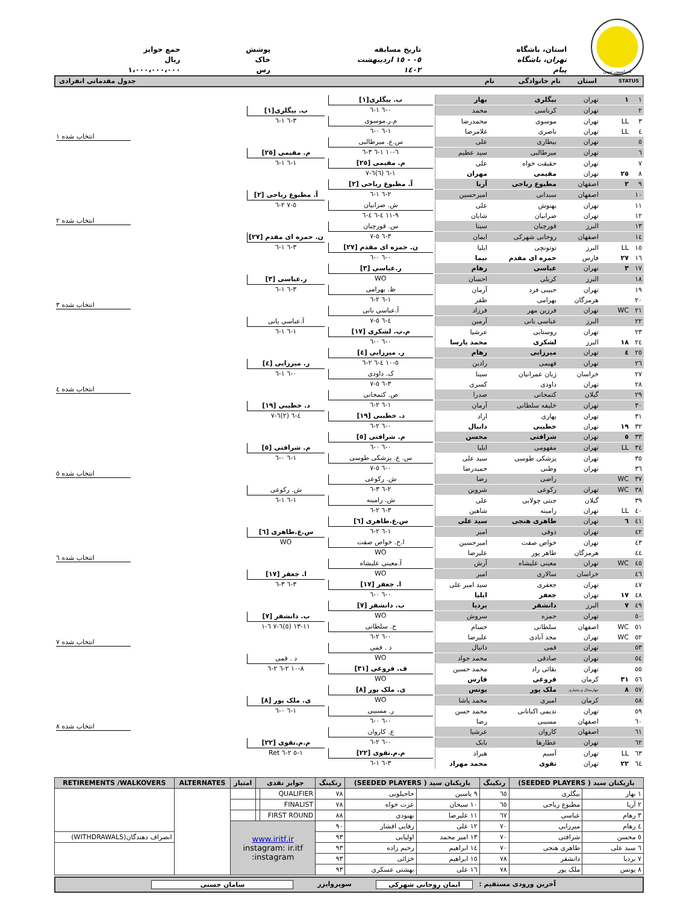فدراسیون تنیس
استان، باشگاه
تهران، باشگاه پیام
تاریخ مسابقه
٠٥ - ١٥ اردیبهشت ١٤٠٢
پوشش
خاک رس
جمع جوایز
ریال ١،٠٠٠،٠٠٠،٠٠٠
STATUS استان نام خانوادگی نام جدول مقدماتی انفرادی
| ١ | ١ | تهران | بیگلری | بهار | ب. بیگلری[١] ٠-٦ ١-٦ | ب. بیگلری[١] ٣-٦ ١-٦ | انتخاب شده ١ |
| ٢ | | تهران | کرباسی | محمد | | | |
| ٣ | LL | تهران | موسوی | محمدرضا | م.ر.موسوی ١-٦ ٠-٦ | | |
| ٤ | LL | تهران | ناصری | غلامرضا | | | |
| ٥ | | تهران | بیطاری | علی | س.ع. میرطالبی ٦-١٠ ١-٦ ٣-٦ | م. مقیمی [٢٥] ١-٦ ١-٦ | |
| ٦ | | تهران | میرطالبی | سید عظیم | | | |
| ٧ | | تهران | حقیقت خواه | علی | م. مقیمی [٢٥] ١-٦ (٦)٦-٧ | | |
| ٨ | ٢٥ | تهران | مقیمی | مهران | | | |
| ٩ | ٢ | اصفهان | مطبوع ریاحی | آریا | آ. مطبوع ریاحی [٢] ٢-٦ ١-٦ | آ. مطبوع ریاحی [٢] ٥-٧ ٢-٦ | انتخاب شده ٢ |
| ١٠ | | اصفهان | سبدانی | امیرحسین | | | |
| ١١ | | تهران | بهنوش | علی | ش. ضرابیان ٩-١١ ٤-٦ ٤-٦ | | |
| ١٢ | | تهران | ضرابیان | شایان | | | |
| ١٣ | | البرز | قورچیان | سینا | س. قورچیان ٣-٦ ٥-٧ | ن. حمزه ای مقدم [٢٧] ٣-٦ ١-٦ | |
| ١٤ | | اصفهان | روحانی شهرکی | ایمان | | | |
| ١٥ | LL | البرز | توتونچی | ایلیا | ن. حمزه ای مقدم [٢٧] ٠-٦ ٠-٦ | | |
| ١٦ | ٢٧ | فارس | حمزه ای مقدم | نیما | | | |
| ١٧ | ٣ | تهران | عباسی | رهام | ر.عباسی [٣] WO | ر.عباسی [٣] ٣-٦ ١-٦ | انتخاب شده ٣ |
| ١٨ | | البرز | کریلی | احسان | | | |
| ١٩ | | تهران | حبیبی فرد | آرمان | ظ. بهرامی ١-٦ ٢-٦ | | |
| ٢٠ | | هرمزگان | بهرامی | ظفر | | | |
| ٢١ | WC | تهران | فرزین مهر | فرزاد | آ.عباسی بانی ٤-٦ ٥-٧ | آ.عباسی بانی ١-٦ ١-٦ | |
| ٢٢ | | البرز | عباسی بانی | آرمین | | | |
| ٢٣ | | تهران | روستایی | عرشیا | م.پ. لشکری [١٧] ٠-٦ ٠-٦ | | |
| ٢٤ | ١٨ | البرز | لشکری | محمد پارسا | | | |
| ٢٥ | ٤ | تهران | میرزایی | رهام | ر. میرزایی [٤] ٥-١٠ ٤-٦ ٢-٦ | ر. میرزایی [٤] ٠-٦ ١-٦ | انتخاب شده ٤ |
| ٢٦ | | تهران | فهیمی | رادین | | | |
| ٢٧ | | خراسان | ژیان عمرانیان | سینا | ک. داودی ٣-٦ ٥-٧ | | |
| ٢٨ | | تهران | داودی | کسری | | | |
| ٢٩ | | گیلان | کتمجانی | صدرا | ص. کتمجانی ١-٦ ٢-٦ | د. خطیبی [١٩] ٤-٦ (٢)٦-٧ | |
| ٣٠ | | تهران | خلیفه سلطانی | آرمان | | | |
| ٣١ | | تهران | بهاری | اراد | د. خطیبی [١٩] ٠-٦ ٢-٦ | | |
| ٣٢ | ١٩ | تهران | خطیبی | دانیال | | | |
| ٣٣ | ٥ | تهران | شرافتی | محسن | م. شرافتی [٥] ٠-٦ ٠-٦ | م. شرافتی [٥] ١-٦ ٠-٦ | انتخاب شده ٥ |
| ٣٤ | LL | تهران | مفهومی | ایلیا | | | |
| ٣٥ | | تهران | پزشکی طوسی | سید علی | س. ع. پزشکی طوسی ٠-٦ ٥-٧ | | |
| ٣٦ | | تهران | وطنی | حمیدرضا | | | |
| ٣٧ | WC | | راضی | رضا | ش. رکوعی ٢-٦ ٣-٦ | ش. رکوعی ١-٦ ١-٦ | |
| ٣٨ | WC | تهران | رکوعی | شروین | | | |
| ٣٩ | | گیلان | جنتی چولابی | علی | ش. رامینه ٣-٦ ٢-٦ | | |
| ٤٠ | LL | تهران | رامینه | شاهین | | | |
| ٤١ | ٦ | تهران | طاهری هنجی | سید علی | س.ع.طاهری [٦] ١-٦ ٢-٦ | س.ع.طاهری [٦] WO | انتخاب شده ٦ |
| ٤٢ | | تهران | ذوقی | امیر | | | |
| ٤٣ | | تهران | خواص صفت | امیرحسین | ا.ح. خواص صفت WO | | |
| ٤٤ | | هرمزگان | طاهر پور | علیرضا | | | |
| ٤٥ | WC | تهران | معینی علیشاه | آرش | آ.معینی علیشاه WO | ا. جعفر [١٧] ٣-٦ ٣-٦ | |
| ٤٦ | | خراسان | سالاری | امیر | | | |
| ٤٧ | | تهران | جعفری | سید امیر علی | ا. جعفر [١٧] ٠-٦ ٠-٦ | | |
| ٤٨ | ١٧ | تهران | جعفر | ایلیا | | | |
| ٤٩ | ٧ | البرز | دانشفر | بردیا | ب. دانشفر [٧] WO | ب. دانشفر [٧] ١١-١٣ (٥)٦-٧ ٦-١ | انتخاب شده ٧ |
| ٥٠ | | تهران | حمزه | سروش | | | |
| ٥١ | WC | اصفهان | سلطانی | حسام | ح. سلطانی ٠-٦ ٢-٦ | | |
| ٥٢ | WC | تهران | مجد آبادی | علیرضا | | | |
| ٥٣ | | تهران | قمی | دانیال | د . قمی WO | د . قمی ٨-١٠ ٢-٦ ٢-٦ | |
| ٥٤ | | تهران | صادقی | محمد جواد | | | |
| ٥٥ | | تهران | بقائی راد | محمد حسین | ف. فروغی [٣١] WO | | |
| ٥٦ | ٣١ | کرمان | فروغی | فارس | | | |
| ٥٧ | ٨ | چهارمحال و بختیاری | ملک پور | یونس | ی. ملک پور [٨] WO | ی. ملک پور [٨] ١-٦ ٠-٦ | انتخاب شده ٨ |
| ٥٨ | | کرمان | امیری | محمد پاشا | | | |
| ٥٩ | | تهران | ندیمی اکباتانی | محمد حسن | ر. مسیبی ٠-٦ ٠-٦ | | |
| ٦٠ | | اصفهان | مسیبی | رضا | | | |
| ٦١ | | اصفهان | کاروان | عرشیا | ع. کاروان ٠-٦ ٢-٦ | م.م.تقوی [٢٢] ١-٥ ٢-٦ Ret | |
| ٦٢ | | تهران | عطارها | بابک | | | |
| ٦٣ | LL | تهران | آسیم | هیراد | م.م.تقوی [٢٢] ٣-٦ ١-٦ | | |
| ٦٤ | ٢٢ | تهران | تقوی | محمد مهراد | | | |
| بازیکنان سید ( SEEDED PLAYERS) | | رنکینگ | بازیکنان سید ( SEEDED PLAYERS) | | رنکینگ | جوایز نقدی | | امتیاز | ALTERNATES | RETIREMENTS /WALKOVERS |
| --- | --- | --- | --- | --- | --- | --- | --- | --- | --- | --- |
| ١ بهار | بیگلری | ٦٥ | ٩ یاسین | حاجیلویی | ٧٨ | QUALIFIER | | | | |
| ٢ آریا | مطبوع ریاحی | ٦٥ | ١٠ سبحان | عزت خواه | ٧٨ | FINALIST | | | | |
| ٣ رهام | عباسی | ٦٧ | ١١ علیرضا | بهبودی | ٨٨ | FIRST ROUND | | | | |
| ٤ رهام | میرزایی | ٧٠ | ١٢ علی | رفایی افشار | ٩٠ | www.iritf.ir instagram: ir.itf instagram: | | | | |
| ٥ محسن | شرافتی | ٧٠ | ١٣ امیر محمد | اولیایی | ٩٣ | | | | | انصراف دهندگان(WITHDRAWALS) |
| ٦ سید علی | طاهری هنجی | ٧٠ | ١٤ ابراهیم | رحیم زاده | ٩٣ | | | | | |
| ٧ بردیا | دانشفر | ٧٨ | ١٥ ابراهیم | خزائی | ٩٣ | | | | | |
| ٨ یونس | ملک پور | ٧٨ | ١٦ علی | بهشتی عسکری | ٩٣ | | | | | |
آخرین ورودی مستقیم : ایمان روحانی شهرکی سوپروایزر سامان حسنی